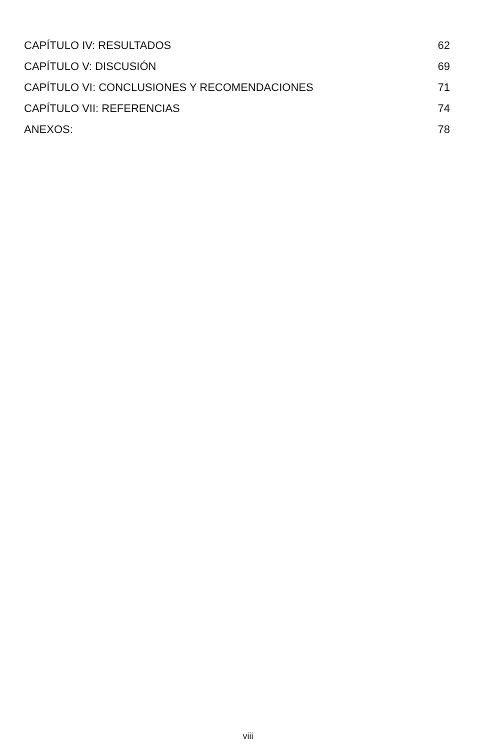CAPÍTULO IV: RESULTADOS 62
CAPÍTULO V: DISCUSIÓN 69
CAPÍTULO VI: CONCLUSIONES Y RECOMENDACIONES 71
CAPÍTULO VII: REFERENCIAS 74
ANEXOS: 78
viii